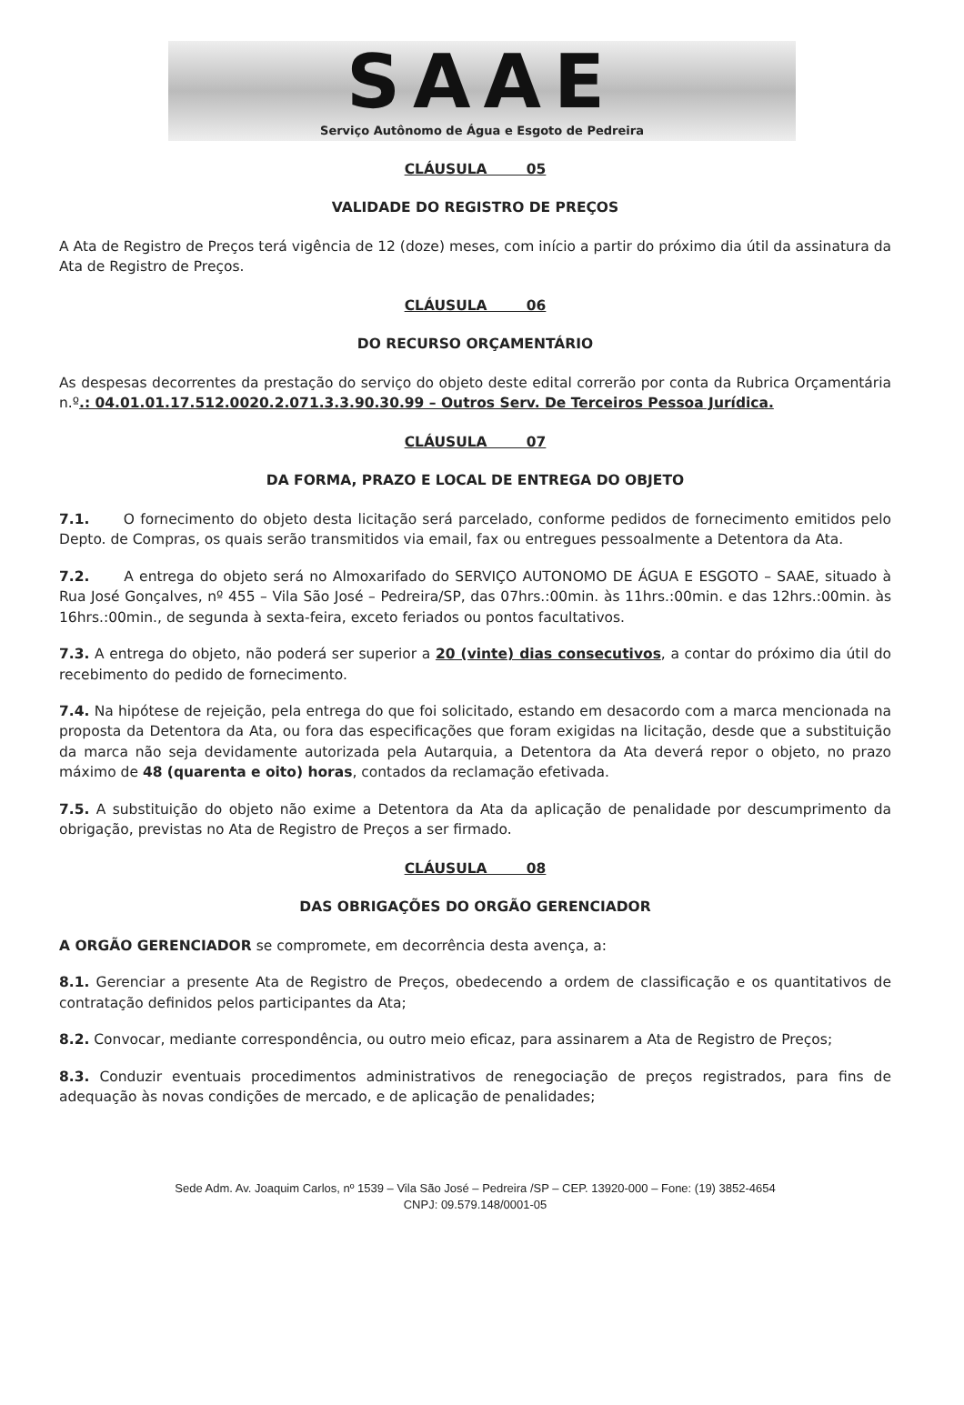SAAE
Serviço Autônomo de Água e Esgoto de Pedreira
CLÁUSULA 05
VALIDADE DO REGISTRO DE PREÇOS
A Ata de Registro de Preços terá vigência de 12 (doze) meses, com início a partir do próximo dia útil da assinatura da Ata de Registro de Preços.
CLÁUSULA 06
DO RECURSO ORÇAMENTÁRIO
As despesas decorrentes da prestação do serviço do objeto deste edital correrão por conta da Rubrica Orçamentária n.º.: 04.01.01.17.512.0020.2.071.3.3.90.30.99 – Outros Serv. De Terceiros Pessoa Jurídica.
CLÁUSULA 07
DA FORMA, PRAZO E LOCAL DE ENTREGA DO OBJETO
7.1. O fornecimento do objeto desta licitação será parcelado, conforme pedidos de fornecimento emitidos pelo Depto. de Compras, os quais serão transmitidos via email, fax ou entregues pessoalmente a Detentora da Ata.
7.2. A entrega do objeto será no Almoxarifado do SERVIÇO AUTONOMO DE ÁGUA E ESGOTO – SAAE, situado à Rua José Gonçalves, nº 455 – Vila São José – Pedreira/SP, das 07hrs.:00min. às 11hrs.:00min. e das 12hrs.:00min. às 16hrs.:00min., de segunda à sexta-feira, exceto feriados ou pontos facultativos.
7.3. A entrega do objeto, não poderá ser superior a 20 (vinte) dias consecutivos, a contar do próximo dia útil do recebimento do pedido de fornecimento.
7.4. Na hipótese de rejeição, pela entrega do que foi solicitado, estando em desacordo com a marca mencionada na proposta da Detentora da Ata, ou fora das especificações que foram exigidas na licitação, desde que a substituição da marca não seja devidamente autorizada pela Autarquia, a Detentora da Ata deverá repor o objeto, no prazo máximo de 48 (quarenta e oito) horas, contados da reclamação efetivada.
7.5. A substituição do objeto não exime a Detentora da Ata da aplicação de penalidade por descumprimento da obrigação, previstas no Ata de Registro de Preços a ser firmado.
CLÁUSULA 08
DAS OBRIGAÇÕES DO ORGÃO GERENCIADOR
A ORGÃO GERENCIADOR se compromete, em decorrência desta avença, a:
8.1. Gerenciar a presente Ata de Registro de Preços, obedecendo a ordem de classificação e os quantitativos de contratação definidos pelos participantes da Ata;
8.2. Convocar, mediante correspondência, ou outro meio eficaz, para assinarem a Ata de Registro de Preços;
8.3. Conduzir eventuais procedimentos administrativos de renegociação de preços registrados, para fins de adequação às novas condições de mercado, e de aplicação de penalidades;
Sede Adm. Av. Joaquim Carlos, nº 1539 – Vila São José – Pedreira /SP – CEP. 13920-000 – Fone: (19) 3852-4654
CNPJ: 09.579.148/0001-05